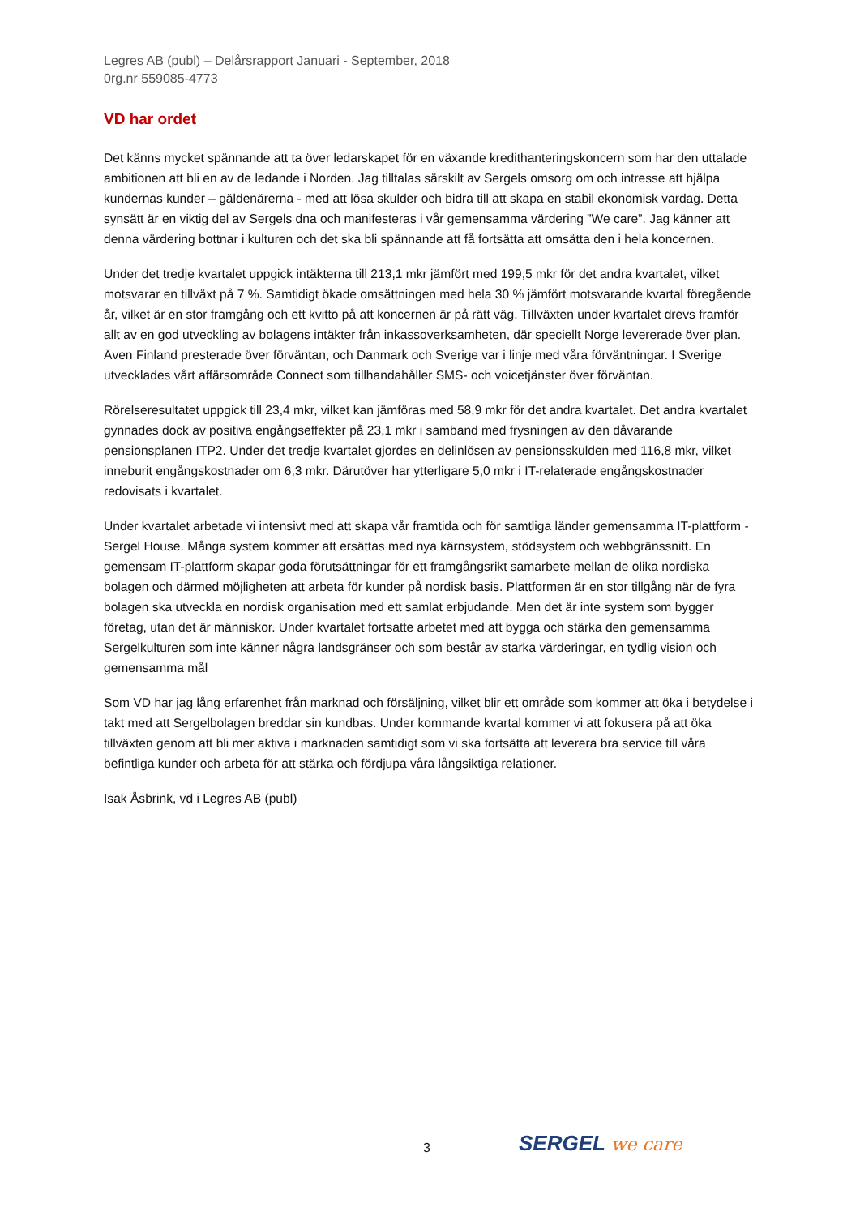Legres AB (publ) – Delårsrapport Januari - September, 2018
0rg.nr 559085-4773
VD har ordet
Det känns mycket spännande att ta över ledarskapet för en växande kredithanteringskoncern som har den uttalade ambitionen att bli en av de ledande i Norden. Jag tilltalas särskilt av Sergels omsorg om och intresse att hjälpa kundernas kunder – gäldenärerna - med att lösa skulder och bidra till att skapa en stabil ekonomisk vardag. Detta synsätt är en viktig del av Sergels dna och manifesteras i vår gemensamma värdering ”We care”. Jag känner att denna värdering bottnar i kulturen och det ska bli spännande att få fortsätta att omsätta den i hela koncernen.
Under det tredje kvartalet uppgick intäkterna till 213,1 mkr jämfört med 199,5 mkr för det andra kvartalet, vilket motsvarar en tillväxt på 7 %. Samtidigt ökade omsättningen med hela 30 % jämfört motsvarande kvartal föregående år, vilket är en stor framgång och ett kvitto på att koncernen är på rätt väg. Tillväxten under kvartalet drevs framför allt av en god utveckling av bolagens intäkter från inkassoverksamheten, där speciellt Norge levererade över plan. Även Finland presterade över förväntan, och Danmark och Sverige var i linje med våra förväntningar. I Sverige utvecklades vårt affärsområde Connect som tillhandahåller SMS- och voicetjänster över förväntan.
Rörelseresultatet uppgick till 23,4 mkr, vilket kan jämföras med 58,9 mkr för det andra kvartalet. Det andra kvartalet gynnades dock av positiva engångseffekter på 23,1 mkr i samband med frysningen av den dåvarande pensionsplanen ITP2. Under det tredje kvartalet gjordes en delinlösen av pensionsskulden med 116,8 mkr, vilket inneburit engångskostnader om 6,3 mkr. Därutöver har ytterligare 5,0 mkr i IT-relaterade engångskostnader redovisats i kvartalet.
Under kvartalet arbetade vi intensivt med att skapa vår framtida och för samtliga länder gemensamma IT-plattform - Sergel House. Många system kommer att ersättas med nya kärnsystem, stödsystem och webbgränssnitt. En gemensam IT-plattform skapar goda förutsättningar för ett framgångsrikt samarbete mellan de olika nordiska bolagen och därmed möjligheten att arbeta för kunder på nordisk basis. Plattformen är en stor tillgång när de fyra bolagen ska utveckla en nordisk organisation med ett samlat erbjudande. Men det är inte system som bygger företag, utan det är människor. Under kvartalet fortsatte arbetet med att bygga och stärka den gemensamma Sergelkulturen som inte känner några landsgränser och som består av starka värderingar, en tydlig vision och gemensamma mål
Som VD har jag lång erfarenhet från marknad och försäljning, vilket blir ett område som kommer att öka i betydelse i takt med att Sergelbolagen breddar sin kundbas. Under kommande kvartal kommer vi att fokusera på att öka tillväxten genom att bli mer aktiva i marknaden samtidigt som vi ska fortsätta att leverera bra service till våra befintliga kunder och arbeta för att stärka och fördjupa våra långsiktiga relationer.
Isak Åsbrink, vd i Legres AB (publ)
3 SERGEL we care